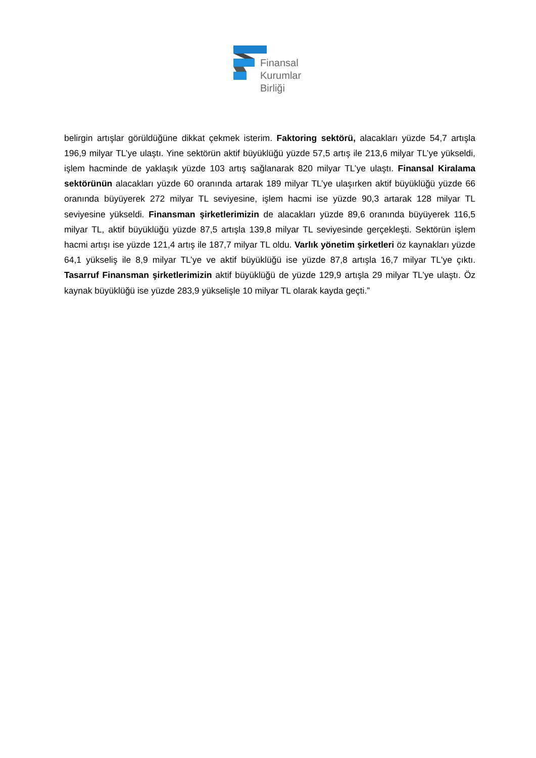Finansal
Kurumlar
Birliği
belirgin artışlar görüldüğüne dikkat çekmek isterim. Faktoring sektörü, alacakları yüzde 54,7 artışla 196,9 milyar TL’ye ulaştı. Yine sektörün aktif büyüklüğü yüzde 57,5 artış ile 213,6 milyar TL’ye yükseldi, işlem hacminde de yaklaşık yüzde 103 artış sağlanarak 820 milyar TL’ye ulaştı. Finansal Kiralama sektörünün alacakları yüzde 60 oranında artarak 189 milyar TL’ye ulaşırken aktif büyüklüğü yüzde 66 oranında büyüyerek 272 milyar TL seviyesine, işlem hacmi ise yüzde 90,3 artarak 128 milyar TL seviyesine yükseldi. Finansman şirketlerimizin de alacakları yüzde 89,6 oranında büyüyerek 116,5 milyar TL, aktif büyüklüğü yüzde 87,5 artışla 139,8 milyar TL seviyesinde gerçekleşti. Sektörün işlem hacmi artışı ise yüzde 121,4 artış ile 187,7 milyar TL oldu. Varlık yönetim şirketleri öz kaynakları yüzde 64,1 yükseliş ile 8,9 milyar TL’ye ve aktif büyüklüğü ise yüzde 87,8 artışla 16,7 milyar TL'ye çıktı. Tasarruf Finansman şirketlerimizin aktif büyüklüğü de yüzde 129,9 artışla 29 milyar TL’ye ulaştı. Öz kaynak büyüklüğü ise yüzde 283,9 yükselişle 10 milyar TL olarak kayda geçti.”